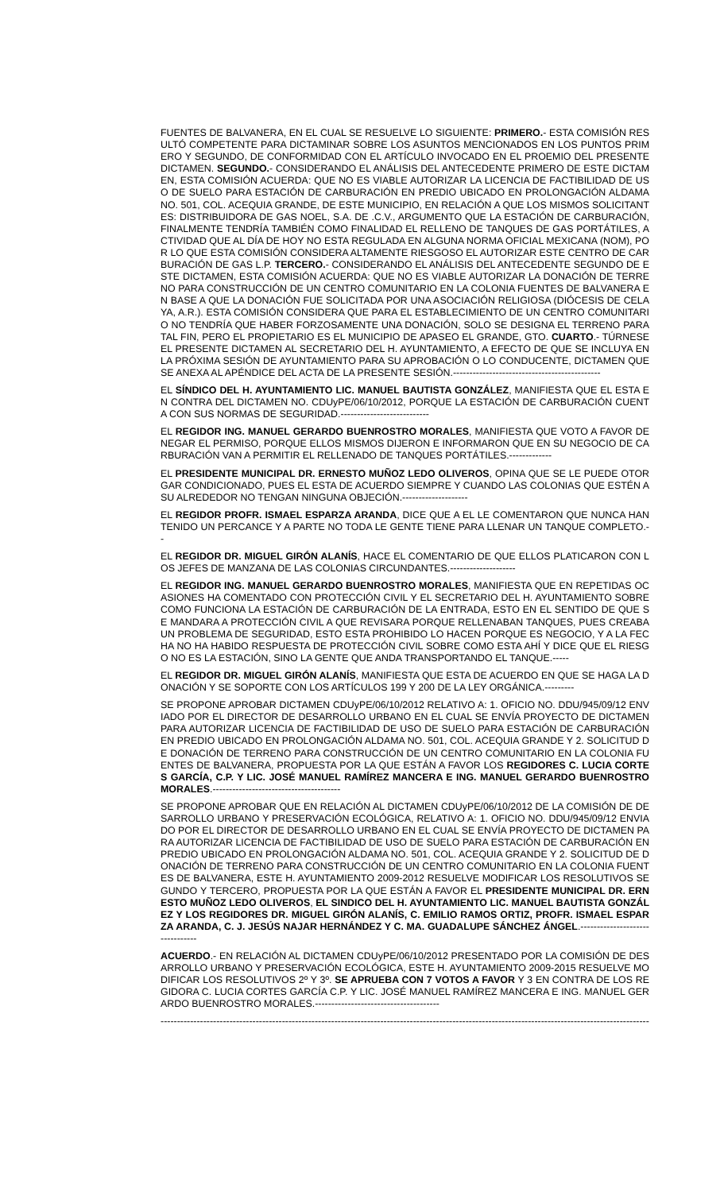FUENTES DE BALVANERA, EN EL CUAL SE RESUELVE LO SIGUIENTE: PRIMERO.- ESTA COMISIÓN RESULTÓ COMPETENTE PARA DICTAMINAR SOBRE LOS ASUNTOS MENCIONADOS EN LOS PUNTOS PRIMERO Y SEGUNDO, DE CONFORMIDAD CON EL ARTÍCULO INVOCADO EN EL PROEMIO DEL PRESENTE DICTAMEN. SEGUNDO.- CONSIDERANDO EL ANÁLISIS DEL ANTECEDENTE PRIMERO DE ESTE DICTAMEN, ESTA COMISIÓN ACUERDA: QUE NO ES VIABLE AUTORIZAR LA LICENCIA DE FACTIBILIDAD DE USO DE SUELO PARA ESTACIÓN DE CARBURACIÓN EN PREDIO UBICADO EN PROLONGACIÓN ALDAMA NO. 501, COL. ACEQUIA GRANDE, DE ESTE MUNICIPIO, EN RELACIÓN A QUE LOS MISMOS SOLICITANTES: DISTRIBUIDORA DE GAS NOEL, S.A. DE .C.V., ARGUMENTO QUE LA ESTACIÓN DE CARBURACIÓN, FINALMENTE TENDRÍA TAMBIÉN COMO FINALIDAD EL RELLENO DE TANQUES DE GAS PORTÁTILES, ACTIVIDAD QUE AL DÍA DE HOY NO ESTA REGULADA EN ALGUNA NORMA OFICIAL MEXICANA (NOM), POR LO QUE ESTA COMISIÓN CONSIDERA ALTAMENTE RIESGOSO EL AUTORIZAR ESTE CENTRO DE CARBURACIÓN DE GAS L.P. TERCERO.- CONSIDERANDO EL ANÁLISIS DEL ANTECEDENTE SEGUNDO DE ESTE DICTAMEN, ESTA COMISIÓN ACUERDA: QUE NO ES VIABLE AUTORIZAR LA DONACIÓN DE TERRENO PARA CONSTRUCCIÓN DE UN CENTRO COMUNITARIO EN LA COLONIA FUENTES DE BALVANERA EN BASE A QUE LA DONACIÓN FUE SOLICITADA POR UNA ASOCIACIÓN RELIGIOSA (DIÓCESIS DE CELAYA, A.R.). ESTA COMISIÓN CONSIDERA QUE PARA EL ESTABLECIMIENTO DE UN CENTRO COMUNITARIO NO TENDRÍA QUE HABER FORZOSAMENTE UNA DONACIÓN, SOLO SE DESIGNA EL TERRENO PARA TAL FIN, PERO EL PROPIETARIO ES EL MUNICIPIO DE APASEO EL GRANDE, GTO. CUARTO.- TÚRNESE EL PRESENTE DICTAMEN AL SECRETARIO DEL H. AYUNTAMIENTO, A EFECTO DE QUE SE INCLUYA EN LA PRÓXIMA SESIÓN DE AYUNTAMIENTO PARA SU APROBACIÓN O LO CONDUCENTE, DICTAMEN QUE SE ANEXA AL APÉNDICE DEL ACTA DE LA PRESENTE SESIÓN.---------------------------------------------
EL SÍNDICO DEL H. AYUNTAMIENTO LIC. MANUEL BAUTISTA GONZÁLEZ, MANIFIESTA QUE EL ESTA EN CONTRA DEL DICTAMEN NO. CDUyPE/06/10/2012, PORQUE LA ESTACIÓN DE CARBURACIÓN CUENTA CON SUS NORMAS DE SEGURIDAD.---------------------------
EL REGIDOR ING. MANUEL GERARDO BUENROSTRO MORALES, MANIFIESTA QUE VOTO A FAVOR DE NEGAR EL PERMISO, PORQUE ELLOS MISMOS DIJERON E INFORMARON QUE EN SU NEGOCIO DE CARBURACIÓN VAN A PERMITIR EL RELLENADO DE TANQUES PORTÁTILES.-------------
EL PRESIDENTE MUNICIPAL DR. ERNESTO MUÑOZ LEDO OLIVEROS, OPINA QUE SE LE PUEDE OTORGAR CONDICIONADO, PUES EL ESTA DE ACUERDO SIEMPRE Y CUANDO LAS COLONIAS QUE ESTÉN A SU ALREDEDOR NO TENGAN NINGUNA OBJECIÓN.--------------------
EL REGIDOR PROFR. ISMAEL ESPARZA ARANDA, DICE QUE A EL LE COMENTARON QUE NUNCA HAN TENIDO UN PERCANCE Y A PARTE NO TODA LE GENTE TIENE PARA LLENAR UN TANQUE COMPLETO.--
EL REGIDOR DR. MIGUEL GIRÓN ALANÍS, HACE EL COMENTARIO DE QUE ELLOS PLATICARON CON LOS JEFES DE MANZANA DE LAS COLONIAS CIRCUNDANTES.--------------------
EL REGIDOR ING. MANUEL GERARDO BUENROSTRO MORALES, MANIFIESTA QUE EN REPETIDAS OCASIONES HA COMENTADO CON PROTECCIÓN CIVIL Y EL SECRETARIO DEL H. AYUNTAMIENTO SOBRE COMO FUNCIONA LA ESTACIÓN DE CARBURACIÓN DE LA ENTRADA, ESTO EN EL SENTIDO DE QUE SE MANDARA A PROTECCIÓN CIVIL A QUE REVISARA PORQUE RELLENABAN TANQUES, PUES CREABA UN PROBLEMA DE SEGURIDAD, ESTO ESTA PROHIBIDO LO HACEN PORQUE ES NEGOCIO, Y A LA FECHA NO HA HABIDO RESPUESTA DE PROTECCIÓN CIVIL SOBRE COMO ESTA AHÍ Y DICE QUE EL RIESGO NO ES LA ESTACIÓN, SINO LA GENTE QUE ANDA TRANSPORTANDO EL TANQUE.-----
EL REGIDOR DR. MIGUEL GIRÓN ALANÍS, MANIFIESTA QUE ESTA DE ACUERDO EN QUE SE HAGA LA DONACIÓN Y SE SOPORTE CON LOS ARTÍCULOS 199 Y 200 DE LA LEY ORGÁNICA.---------
SE PROPONE APROBAR DICTAMEN CDUyPE/06/10/2012 RELATIVO A: 1. OFICIO NO. DDU/945/09/12 ENVIADO POR EL DIRECTOR DE DESARROLLO URBANO EN EL CUAL SE ENVÍA PROYECTO DE DICTAMEN PARA AUTORIZAR LICENCIA DE FACTIBILIDAD DE USO DE SUELO PARA ESTACIÓN DE CARBURACIÓN EN PREDIO UBICADO EN PROLONGACIÓN ALDAMA NO. 501, COL. ACEQUIA GRANDE Y 2. SOLICITUD DE DONACIÓN DE TERRENO PARA CONSTRUCCIÓN DE UN CENTRO COMUNITARIO EN LA COLONIA FUENTES DE BALVANERA, PROPUESTA POR LA QUE ESTÁN A FAVOR LOS REGIDORES C. LUCIA CORTES GARCÍA, C.P. Y LIC. JOSÉ MANUEL RAMÍREZ MANCERA E ING. MANUEL GERARDO BUENROSTRO MORALES.---------------------------------------
SE PROPONE APROBAR QUE EN RELACIÓN AL DICTAMEN CDUyPE/06/10/2012 DE LA COMISIÓN DE DESARROLLO URBANO Y PRESERVACIÓN ECOLÓGICA, RELATIVO A: 1. OFICIO NO. DDU/945/09/12 ENVIADO POR EL DIRECTOR DE DESARROLLO URBANO EN EL CUAL SE ENVÍA PROYECTO DE DICTAMEN PARA AUTORIZAR LICENCIA DE FACTIBILIDAD DE USO DE SUELO PARA ESTACIÓN DE CARBURACIÓN EN PREDIO UBICADO EN PROLONGACIÓN ALDAMA NO. 501, COL. ACEQUIA GRANDE Y 2. SOLICITUD DE DONACIÓN DE TERRENO PARA CONSTRUCCIÓN DE UN CENTRO COMUNITARIO EN LA COLONIA FUENTES DE BALVANERA, ESTE H. AYUNTAMIENTO 2009-2012 RESUELVE MODIFICAR LOS RESOLUTIVOS SEGUNDO Y TERCERO, PROPUESTA POR LA QUE ESTÁN A FAVOR EL PRESIDENTE MUNICIPAL DR. ERNESTO MUÑOZ LEDO OLIVEROS, EL SINDICO DEL H. AYUNTAMIENTO LIC. MANUEL BAUTISTA GONZÁLEZ Y LOS REGIDORES DR. MIGUEL GIRÓN ALANÍS, C. EMILIO RAMOS ORTIZ, PROFR. ISMAEL ESPARZA ARANDA, C. J. JESÚS NAJAR HERNÁNDEZ Y C. MA. GUADALUPE SÁNCHEZ ÁNGEL.--------------------------------
ACUERDO.- EN RELACIÓN AL DICTAMEN CDUyPE/06/10/2012 PRESENTADO POR LA COMISIÓN DE DESARROLLO URBANO Y PRESERVACIÓN ECOLÓGICA, ESTE H. AYUNTAMIENTO 2009-2015 RESUELVE MODIFICAR LOS RESOLUTIVOS 2º Y 3º. SE APRUEBA CON 7 VOTOS A FAVOR Y 3 EN CONTRA DE LOS REGIDORA C. LUCIA CORTES GARCÍA C.P. Y LIC. JOSÉ MANUEL RAMÍREZ MANCERA E ING. MANUEL GERARDO BUENROSTRO MORALES.--------------------------------------
--------------------------------------------------------------------------------------------------------------------------------------------------------